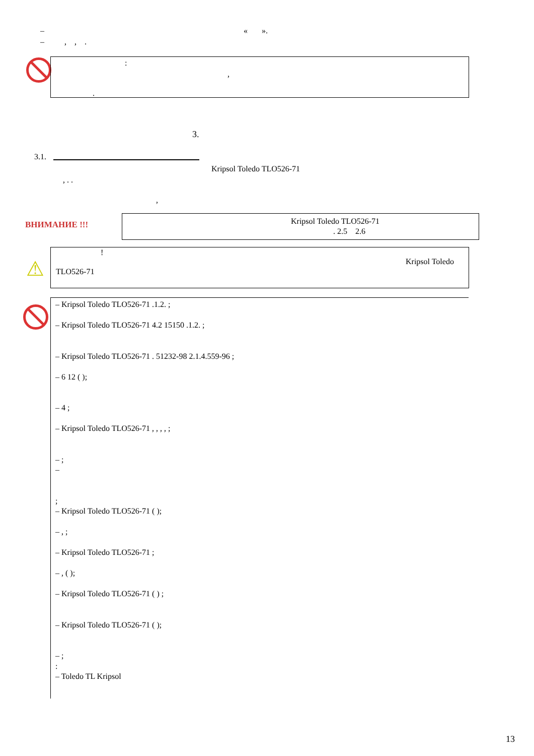– « ».
– , , .
:
,
.
3.
3.1.
Kripsol Toledo TLO526-71
, . .
,
ВНИМАНИЕ !!! Kripsol Toledo TLO526-71
. 2.5 2.6
⚠
!
Kripsol Toledo
TLO526-71
– Kripsol Toledo TLO526-71 .1.2. ;
– Kripsol Toledo TLO526-71 4.2 15150 .1.2. ;
– Kripsol Toledo TLO526-71 . 51232-98 2.1.4.559-96 ;
– 6 12 ( );
– 4 ;
– Kripsol Toledo TLO526-71 , , , , ;
– ;
–
;
– Kripsol Toledo TLO526-71 ( );
– , ;
– Kripsol Toledo TLO526-71 ;
– , ( );
– Kripsol Toledo TLO526-71 ( ) ;
– Kripsol Toledo TLO526-71 ( );
– ;
:
– Toledo TL Kripsol
13